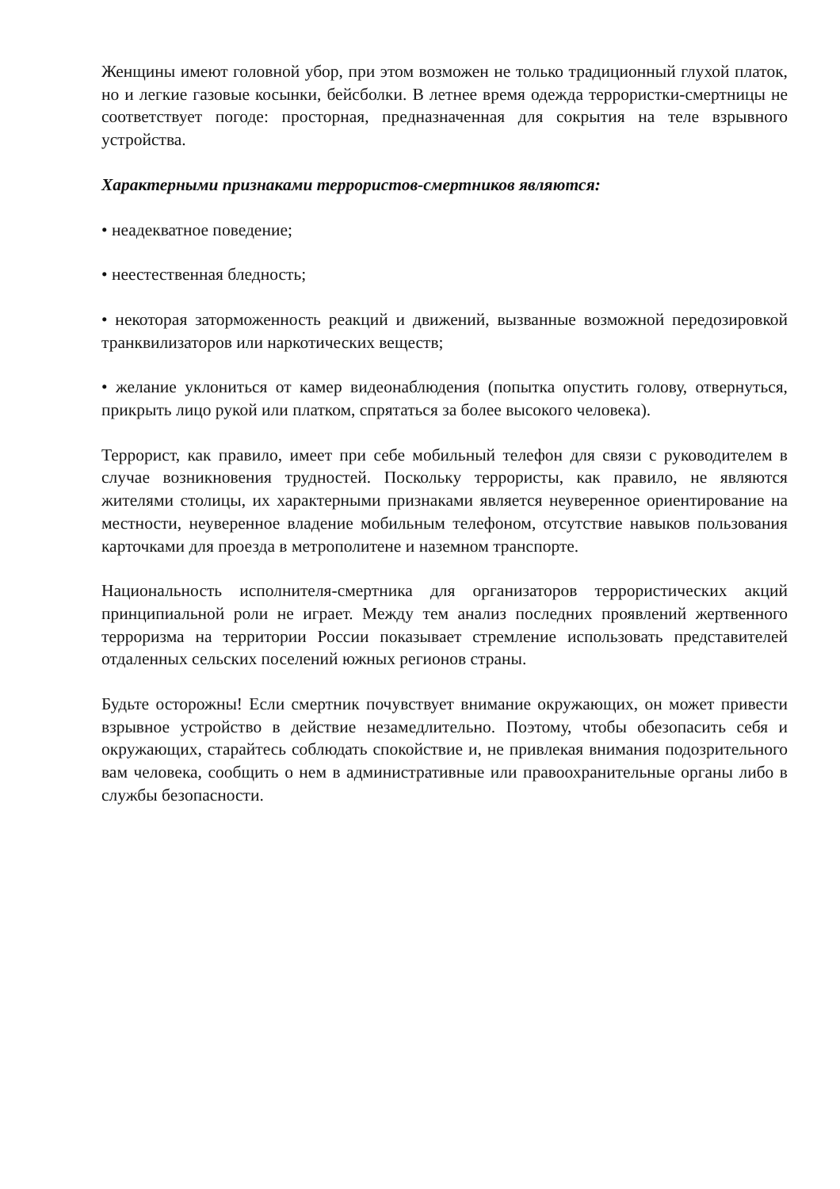Женщины имеют головной убор, при этом возможен не только традиционный глухой платок, но и легкие газовые косынки, бейсболки. В летнее время одежда террористки-смертницы не соответствует погоде: просторная, предназначенная для сокрытия на теле взрывного устройства.
Характерными признаками террористов-смертников являются:
• неадекватное поведение;
• неестественная бледность;
• некоторая заторможенность реакций и движений, вызванные возможной передозировкой транквилизаторов или наркотических веществ;
• желание уклониться от камер видеонаблюдения (попытка опустить голову, отвернуться, прикрыть лицо рукой или платком, спрятаться за более высокого человека).
Террорист, как правило, имеет при себе мобильный телефон для связи с руководителем в случае возникновения трудностей. Поскольку террористы, как правило, не являются жителями столицы, их характерными признаками является неуверенное ориентирование на местности, неуверенное владение мобильным телефоном, отсутствие навыков пользования карточками для проезда в метрополитене и наземном транспорте.
Национальность исполнителя-смертника для организаторов террористических акций принципиальной роли не играет. Между тем анализ последних проявлений жертвенного терроризма на территории России показывает стремление использовать представителей отдаленных сельских поселений южных регионов страны.
Будьте осторожны! Если смертник почувствует внимание окружающих, он может привести взрывное устройство в действие незамедлительно. Поэтому, чтобы обезопасить себя и окружающих, старайтесь соблюдать спокойствие и, не привлекая внимания подозрительного вам человека, сообщить о нем в административные или правоохранительные органы либо в службы безопасности.